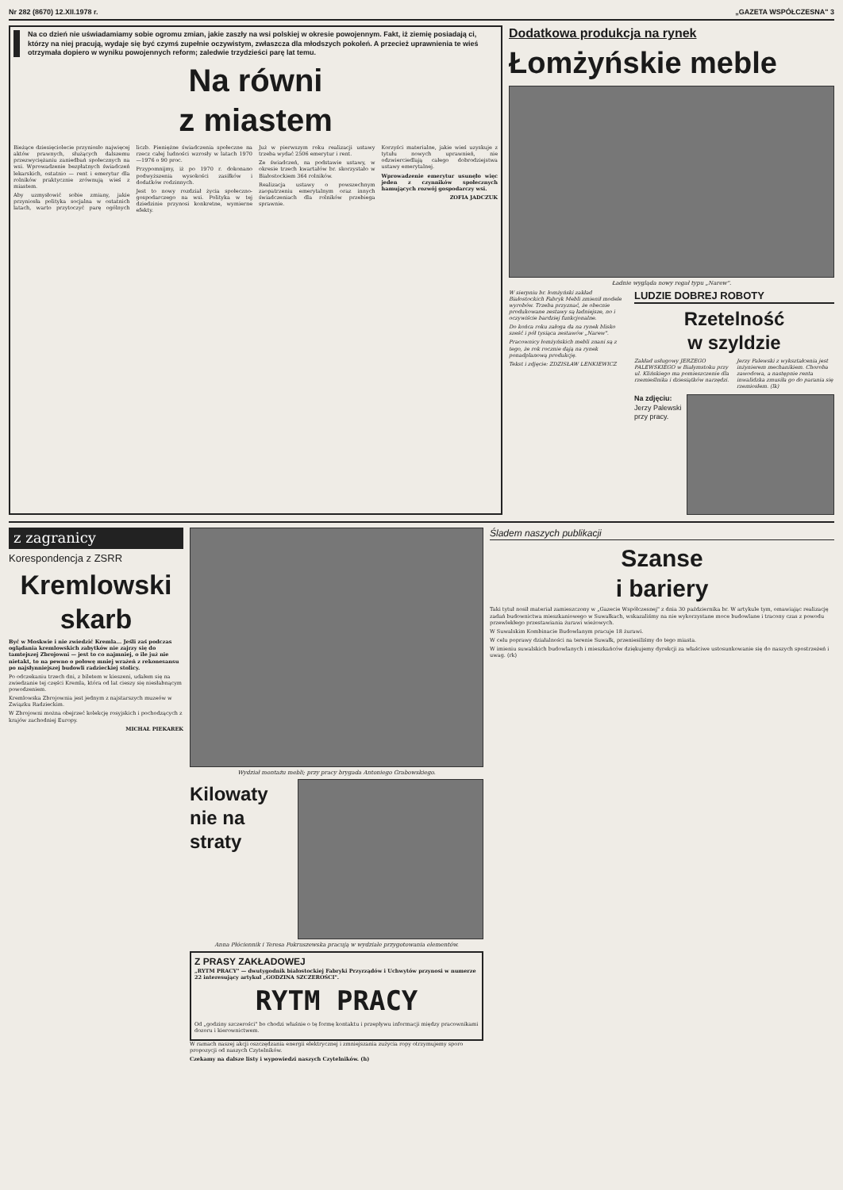Nr 282 (8670) 12.XII.1978 r. „GAZETA WSPÓŁCZESNA" 3
Na co dzień nie uświadamiamy sobie ogromu zmian, jakie zaszły na wsi polskiej w okresie powojennym. Fakt, iż ziemię posiadają ci, którzy na niej pracują, wydaje się być czymś zupełnie oczywistym, zwłaszcza dla młodszych pokoleń. A przecież uprawnienia te wieś otrzymała dopiero w wyniku powojennych reform; zaledwie trzydzieści parę lat temu.
Na równi
z miastem
Bieżące dziesięciolecie przyniosło najwięcej aktów prawnych, służących dalszemu przezwyciężaniu zaniedbań społecznych na wsi. Wprowadzenie bezpłatnych świadczeń lekarskich, ostatnio — rent i emerytur dla rolników praktycznie zrównują wieś z miastem.
Aby uzmysłowić sobie zmiany, jakie przyniosła polityka socjalna w ostatnich latach, warto przytoczyć parę ogólnych liczb. Pieniężne świadczenia społeczne na rzecz całej ludności wzrosły w latach 1970—1976 o 90 proc.
Przypomnijmy, iż po 1970 r. dokonano podwyższenia wysokości zasiłków i dodatków rodzinnych.
Jest to nowy rozdział życia społeczno-gospodarczego na wsi. Polityka w tej dziedzinie przynosi konkretne, wymierne efekty.
Już w pierwszym roku realizacji ustawy trzeba wydać 2506 emerytur i rent.
Ze świadczeń, na podstawie ustawy, w okresie trzech kwartałów br. skorzystało w Białostockiem 364 rolników.
Realizacja ustawy o powszechnym zaopatrzeniu emerytalnym oraz innych świadczeniach dla rolników przebiega sprawnie.
Korzyści materialne, jakie wieś uzyskuje z tytułu nowych uprawnień, nie odzwierciedlają całego dobrodziejstwa ustawy emerytalnej.
Wprowadzenie emerytur usunęło więc jeden z czynników społecznych hamujących rozwój gospodarczy wsi.
ZOFIA JADCZUK
Dodatkowa produkcja na rynek
Łomżyńskie meble
Ładnie wygląda nowy regał typu „Narew".
W sierpniu br. łomżyński zakład Białostockich Fabryk Mebli zmienił modele wyrobów. Trzeba przyznać, że obecnie produkowane zestawy są ładniejsze, no i oczywiście bardziej funkcjonalne.
Do końca roku załoga da na rynek blisko sześć i pół tysiąca zestawów „Narew".
Pracownicy łomżyńskich mebli znani są z tego, że rok rocznie dają na rynek ponadplanową produkcję.
Tekst i zdjęcie: ZDZISŁAW LENKIEWICZ
LUDZIE DOBREJ ROBOTY
Rzetelność
w szyldzie
Zakład usługowy JERZEGO PALEWSKIEGO w Białymstoku przy ul. Klińskiego ma pomieszczenie dla rzemieślnika i dziesiątków narzędzi.
Jerzy Palewski z wykształcenia jest inżynierem mechanikiem. Choroba zawodowa, a następnie renta inwalidzka zmusiła go do parania się rzemiosłem. (lk)
Na zdjęciu: Jerzy Palewski przy pracy.
z zagranicy
Korespondencja z ZSRR
Kremlowski
skarb
Być w Moskwie i nie zwiedzić Kremla... Jeśli zaś podczas oglądania kremlowskich zabytków nie zajrzy się do tamtejszej Zbrojowni — jest to co najmniej, o ile już nie nietakt, to na pewno o połowę mniej wrażeń z rekonesansu po najsłynniejszej budowli radzieckiej stolicy.
Po odczekaniu trzech dni, z biletem w kieszeni, udałem się na zwiedzanie tej części Kremla, która od lat cieszy się niesłabnącym powodzeniem.
Kremlowska Zbrojownia jest jednym z najstarszych muzeów w Związku Radzieckim.
W Zbrojowni można obejrzeć kolekcję rosyjskich i pochodzących z krajów zachodniej Europy.
MICHAŁ PIEKAREK
Wydział montażu mebli; przy pracy brygada Antoniego Grabowskiego.
Kilowaty nie na straty
Anna Płóciennik i Teresa Pokruszewska pracują w wydziale przygotowania elementów.
Z PRASY ZAKŁADOWEJ
„RYTM PRACY" — dwutygodnik białostockiej Fabryki Przyrządów i Uchwytów przynosi w numerze 22 interesujący artykuł „GODZINA SZCZEROŚCI".
RYTM PRACY
Od „godziny szczerości" bo chodzi właśnie o tę formę kontaktu i przepływu informacji między pracownikami dozoru i kierownictwem.
W ramach naszej akcji oszczędzania energii elektrycznej i zmniejszania zużycia ropy otrzymujemy sporo propozycji od naszych Czytelników.
Czekamy na dalsze listy i wypowiedzi naszych Czytelników. (h)
Śladem naszych publikacji
Szanse
i bariery
Taki tytuł nosił materiał zamieszczony w „Gazecie Współczesnej" z dnia 30 października br. W artykule tym, omawiając realizację zadań budownictwa mieszkaniowego w Suwałkach, wskazaliśmy na nie wykorzystane moce budowlane i tracony czas z powodu przewlekłego przestawiania żurawi wieżowych.
W Suwalskim Kombinacie Budowlanym pracuje 18 żurawi.
W celu poprawy działalności na terenie Suwałk, przeniesiliśmy do tego miasta.
W imieniu suwalskich budowlanych i mieszkańców dziękujemy dyrekcji za właściwe ustosunkowanie się do naszych spostrzeżeń i uwag. (rk)